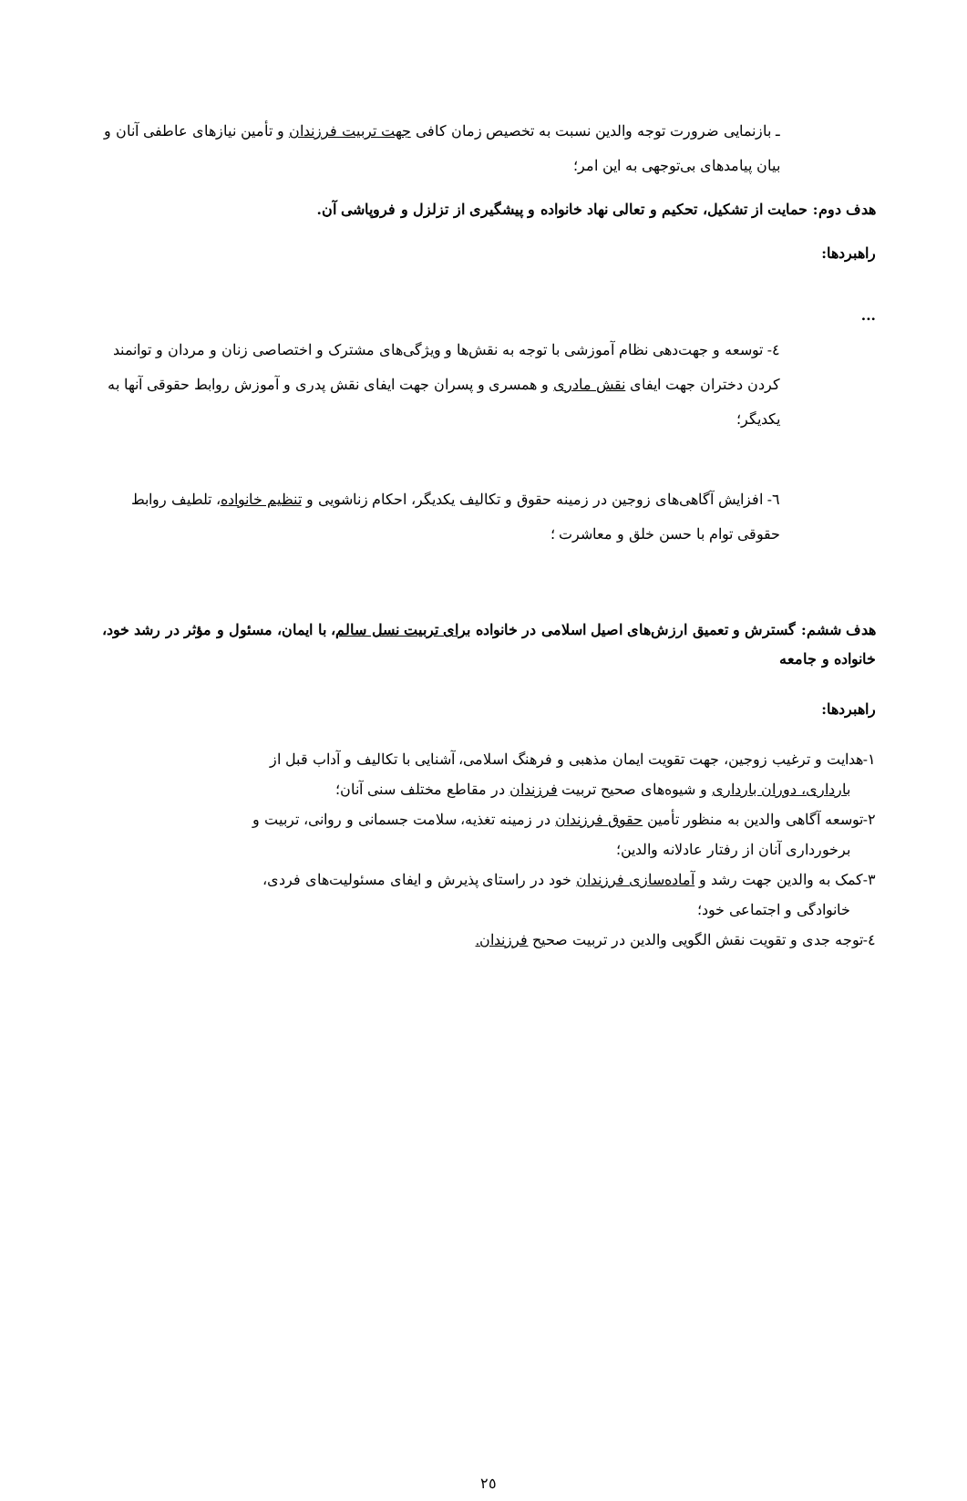ـ بازنمایی ضرورت توجه والدین نسبت به تخصیص زمان کافی جهت تربیت فرزندان و تأمین نیازهای عاطفی آنان و بیان پیامدهای بی‌توجهی به این امر؛
هدف دوم: حمایت از تشکیل، تحکیم و تعالی نهاد خانواده و پیشگیری از تزلزل و فروپاشی آن.
راهبردها:
...
٤- توسعه و جهت‌دهی نظام آموزشی با توجه به نقش‌ها و ویژگی‌های مشترک و اختصاصی زنان و مردان و توانمند کردن دختران جهت ایفای نقش مادری و همسری و پسران جهت ایفای نقش پدری و آموزش روابط حقوقی آنها به یکدیگر؛
٦- افزایش آگاهی‌های زوجین در زمینه حقوق و تکالیف یکدیگر، احکام زناشویی و تنظیم خانواده، تلطیف روابط حقوقی توام با حسن خلق و معاشرت ؛
هدف ششم: گسترش و تعمیق ارزش‌های اصیل اسلامی در خانواده برای تربیت نسل سالم، با ایمان، مسئول و مؤثر در رشد خود، خانواده و جامعه
راهبردها:
١-هدایت و ترغیب زوجین، جهت تقویت ایمان مذهبی و فرهنگ اسلامی، آشنایی با تکالیف و آداب قبل از
بارداری، دوران بارداری و شیوه‌های صحیح تربیت فرزندان در مقاطع مختلف سنی آنان؛
٢-توسعه آگاهی والدین به منظور تأمین حقوق فرزندان در زمینه تغذیه، سلامت جسمانی و روانی، تربیت و
برخورداری آنان از رفتار عادلانه والدین؛
٣-کمک به والدین جهت رشد و آماده‌سازی فرزندان خود در راستای پذیرش و ایفای مسئولیت‌های فردی،
خانوادگی و اجتماعی خود؛
٤-توجه جدی و تقویت نقش الگویی والدین در تربیت صحیح فرزندان.
٢٥